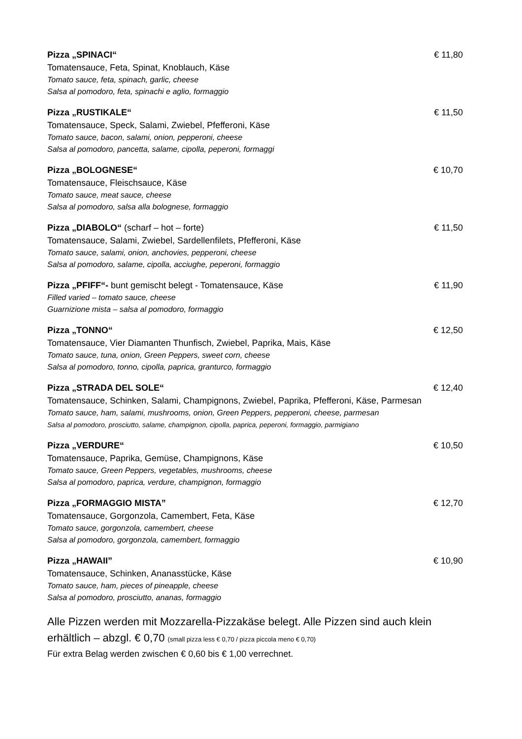Pizza „SPINACI“€ 11,80
Tomatensauce, Feta, Spinat, Knoblauch, Käse
Tomato sauce, feta, spinach, garlic, cheese
Salsa al pomodoro, feta, spinachi e aglio, formaggio
Pizza „RUSTIKALE“€ 11,50
Tomatensauce, Speck, Salami, Zwiebel, Pfefferoni, Käse
Tomato sauce, bacon, salami, onion, pepperoni, cheese
Salsa al pomodoro, pancetta, salame, cipolla, peperoni, formaggi
Pizza „BOLOGNESE“€ 10,70
Tomatensauce, Fleischsauce, Käse
Tomato sauce, meat sauce, cheese
Salsa al pomodoro, salsa alla bolognese, formaggio
Pizza „DIABOLO“ (scharf – hot – forte) € 11,50
Tomatensauce, Salami, Zwiebel, Sardellenfilets, Pfefferoni, Käse
Tomato sauce, salami, onion, anchovies, pepperoni, cheese
Salsa al pomodoro, salame, cipolla, acciughe, peperoni, formaggio
Pizza „PFIFF“- bunt gemischt belegt - Tomatensauce, Käse € 11,90
Filled varied – tomato sauce, cheese
Guarnizione mista – salsa al pomodoro, formaggio
Pizza „TONNO“€ 12,50
Tomatensauce, Vier Diamanten Thunfisch, Zwiebel, Paprika, Mais, Käse
Tomato sauce, tuna, onion, Green Peppers, sweet corn, cheese
Salsa al pomodoro, tonno, cipolla, paprica, granturco, formaggio
Pizza „STRADA DEL SOLE“€ 12,40
Tomatensauce, Schinken, Salami, Champignons, Zwiebel, Paprika, Pfefferoni, Käse, Parmesan
Tomato sauce, ham, salami, mushrooms, onion, Green Peppers, pepperoni, cheese, parmesan
Salsa al pomodoro, prosciutto, salame, champignon, cipolla, paprica, peperoni, formaggio, parmigiano
Pizza „VERDURE“€ 10,50
Tomatensauce, Paprika, Gemüse, Champignons, Käse
Tomato sauce, Green Peppers, vegetables, mushrooms, cheese
Salsa al pomodoro, paprica, verdure, champignon, formaggio
Pizza „FORMAGGIO MISTA” € 12,70
Tomatensauce, Gorgonzola, Camembert, Feta, Käse
Tomato sauce, gorgonzola, camembert, cheese
Salsa al pomodoro, gorgonzola, camembert, formaggio
Pizza „HAWAII” € 10,90
Tomatensauce, Schinken, Ananasstücke, Käse
Tomato sauce, ham, pieces of pineapple, cheese
Salsa al pomodoro, prosciutto, ananas, formaggio
Alle Pizzen werden mit Mozzarella-Pizzakäse belegt. Alle Pizzen sind auch klein erhältlich – abzgl. € 0,70 (small pizza less € 0,70 / pizza piccola meno € 0,70)
Für extra Belag werden zwischen € 0,60 bis € 1,00 verrechnet.